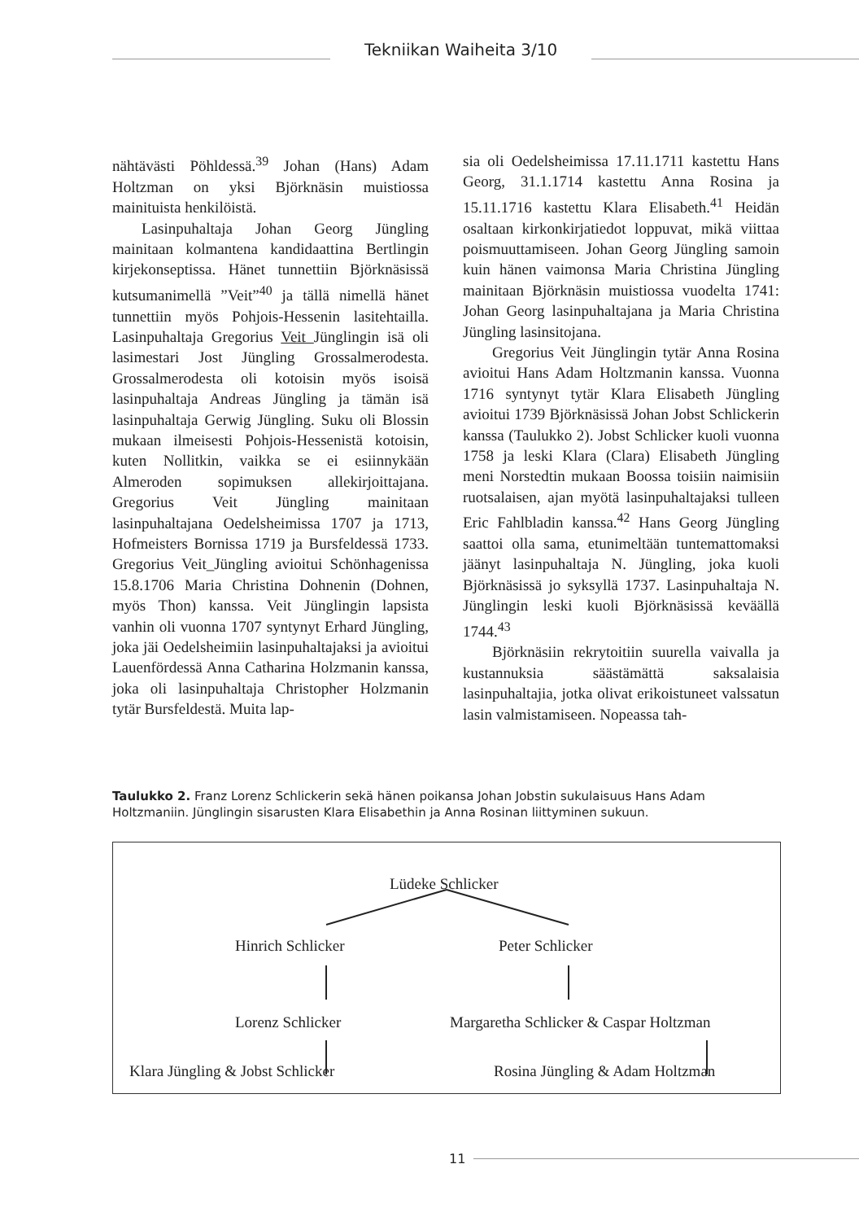Tekniikan Waiheita 3/10
nähtävästi Pöhldessä.<sup>39</sup> Johan (Hans) Adam Holtzman on yksi Björknäsin muistiossa mainituista henkilöistä.
Lasinpuhaltaja Johan Georg Jüngling mainitaan kolmantena kandidaattina Bertlingin kirjekonseptissa. Hänet tunnettiin Björknäsissä kutsumanimellä ”Veit”<sup>40</sup> ja tällä nimellä hänet tunnettiin myös Pohjois-Hessenin lasitehtailla. Lasinpuhaltaja Gregorius Veit Jünglingin isä oli lasimestari Jost Jüngling Grossalmerodesta. Grossalmerodesta oli kotoisin myös isoisä lasinpuhaltaja Andreas Jüngling ja tämän isä lasinpuhaltaja Gerwig Jüngling. Suku oli Blossin mukaan ilmeisesti Pohjois-Hessenistä kotoisin, kuten Nollitkin, vaikka se ei esiinnykään Almeroden sopimuksen allekirjoittajana. Gregorius Veit Jüngling mainitaan lasinpuhaltajana Oedelsheimissa 1707 ja 1713, Hofmeisters Bornissa 1719 ja Bursfeldessä 1733. Gregorius Veit_Jüngling avioitui Schönhagenissa 15.8.1706 Maria Christina Dohnenin (Dohnen, myös Thon) kanssa. Veit Jünglingin lapsista vanhin oli vuonna 1707 syntynyt Erhard Jüngling, joka jäi Oedelsheimiin lasinpuhaltajaksi ja avioitui Lauenfördessä Anna Catharina Holzmanin kanssa, joka oli lasinpuhaltaja Christopher Holzmanin tytär Bursfeldestä. Muita lap-
sia oli Oedelsheimissa 17.11.1711 kastettu Hans Georg, 31.1.1714 kastettu Anna Rosina ja 15.11.1716 kastettu Klara Elisabeth.<sup>41</sup> Heidän osaltaan kirkonkirjatiedot loppuvat, mikä viittaa poismuuttamiseen. Johan Georg Jüngling samoin kuin hänen vaimonsa Maria Christina Jüngling mainitaan Björknäsin muistiossa vuodelta 1741: Johan Georg lasinpuhaltajana ja Maria Christina Jüngling lasinsitojana.
Gregorius Veit Jünglingin tytär Anna Rosina avioitui Hans Adam Holtzmanin kanssa. Vuonna 1716 syntynyt tytär Klara Elisabeth Jüngling avioitui 1739 Björknäsissä Johan Jobst Schlickerin kanssa (Taulukko 2). Jobst Schlicker kuoli vuonna 1758 ja leski Klara (Clara) Elisabeth Jüngling meni Norstedtin mukaan Boossa toisiin naimisiin ruotsalaisen, ajan myötä lasinpuhaltajaksi tulleen Eric Fahlbladin kanssa.<sup>42</sup> Hans Georg Jüngling saattoi olla sama, etunimeltään tuntemattomaksi jäänyt lasinpuhaltaja N. Jüngling, joka kuoli Björknäsissä jo syksyllä 1737. Lasinpuhaltaja N. Jünglingin leski kuoli Björknäsissä keväällä 1744.<sup>43</sup>
Björknäsiin rekrytoitiin suurella vaivalla ja kustannuksia säästämättä saksalaisia lasinpuhaltajia, jotka olivat erikoistuneet valssatun lasin valmistamiseen. Nopeassa tah-
Taulukko 2. Franz Lorenz Schlickerin sekä hänen poikansa Johan Jobstin sukulaisuus Hans Adam Holtzmaniin. Jünglingin sisarusten Klara Elisabethin ja Anna Rosinan liittyminen sukuun.
Lüdeke Schlicker
Hinrich Schlicker Peter Schlicker
Lorenz Schlicker Margaretha Schlicker & Caspar Holtzman
Klara Jüngling & Jobst Schlicker Rosina Jüngling & Adam Holtzman
11